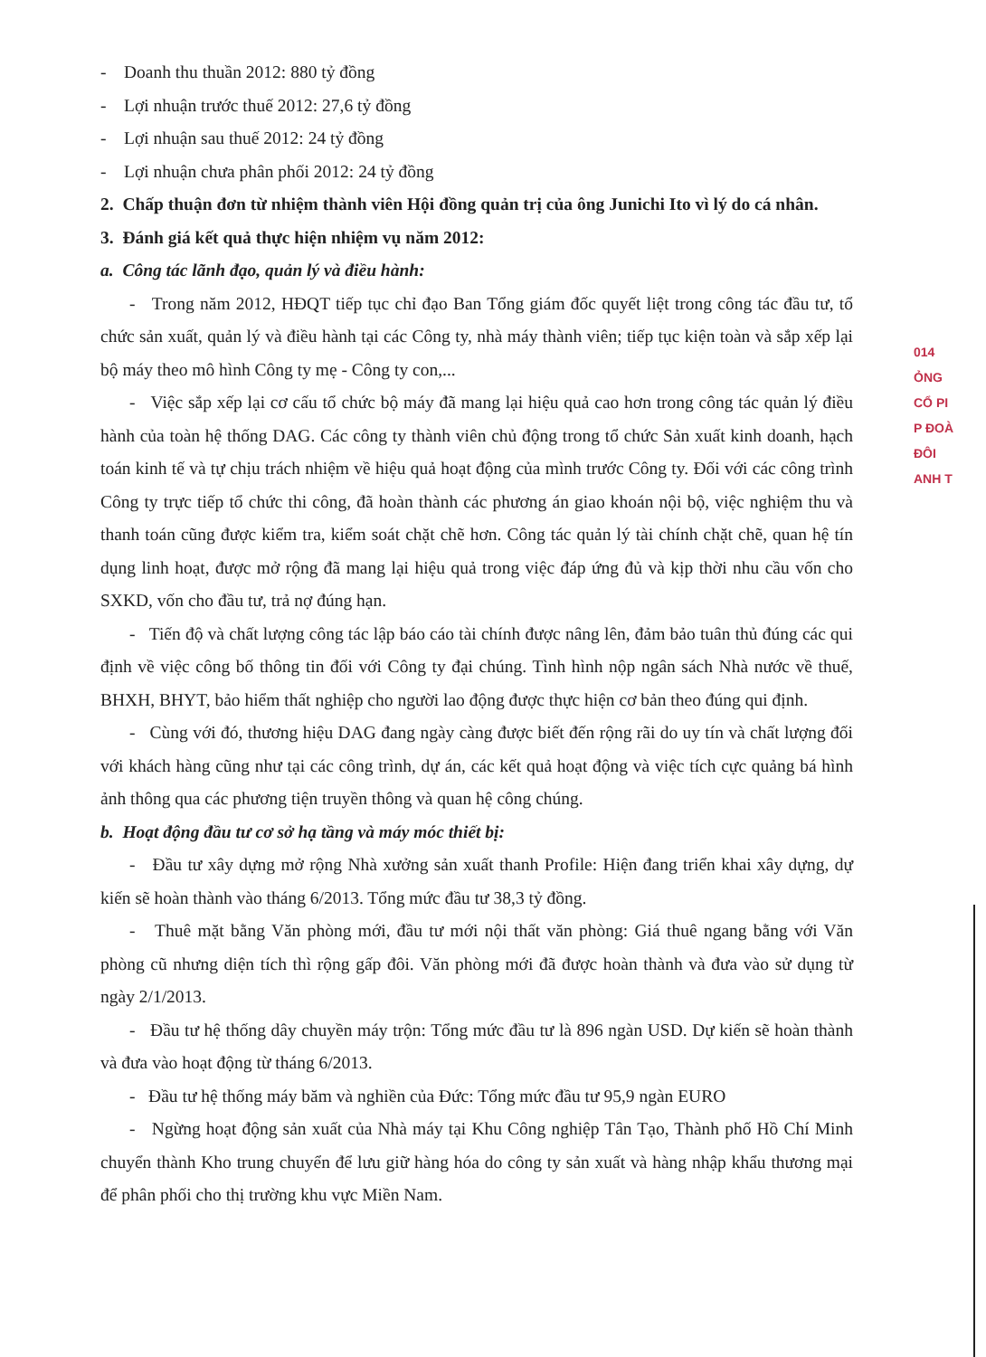- Doanh thu thuần 2012: 880 tỷ đồng
- Lợi nhuận trước thuế 2012: 27,6 tỷ đồng
- Lợi nhuận sau thuế 2012: 24 tỷ đồng
- Lợi nhuận chưa phân phối 2012: 24 tỷ đồng
2. Chấp thuận đơn từ nhiệm thành viên Hội đồng quản trị của ông Junichi Ito vì lý do cá nhân.
3. Đánh giá kết quả thực hiện nhiệm vụ năm 2012:
a. Công tác lãnh đạo, quản lý và điều hành:
- Trong năm 2012, HĐQT tiếp tục chỉ đạo Ban Tổng giám đốc quyết liệt trong công tác đầu tư, tổ chức sản xuất, quản lý và điều hành tại các Công ty, nhà máy thành viên; tiếp tục kiện toàn và sắp xếp lại bộ máy theo mô hình Công ty mẹ - Công ty con,...
- Việc sắp xếp lại cơ cấu tổ chức bộ máy đã mang lại hiệu quả cao hơn trong công tác quản lý điều hành của toàn hệ thống DAG. Các công ty thành viên chủ động trong tổ chức Sản xuất kinh doanh, hạch toán kinh tế và tự chịu trách nhiệm về hiệu quả hoạt động của mình trước Công ty. Đối với các công trình Công ty trực tiếp tổ chức thi công, đã hoàn thành các phương án giao khoán nội bộ, việc nghiệm thu và thanh toán cũng được kiểm tra, kiểm soát chặt chẽ hơn. Công tác quản lý tài chính chặt chẽ, quan hệ tín dụng linh hoạt, được mở rộng đã mang lại hiệu quả trong việc đáp ứng đủ và kịp thời nhu cầu vốn cho SXKD, vốn cho đầu tư, trả nợ đúng hạn.
- Tiến độ và chất lượng công tác lập báo cáo tài chính được nâng lên, đảm bảo tuân thủ đúng các qui định về việc công bố thông tin đối với Công ty đại chúng. Tình hình nộp ngân sách Nhà nước về thuế, BHXH, BHYT, bảo hiểm thất nghiệp cho người lao động được thực hiện cơ bản theo đúng qui định.
- Cùng với đó, thương hiệu DAG đang ngày càng được biết đến rộng rãi do uy tín và chất lượng đối với khách hàng cũng như tại các công trình, dự án, các kết quả hoạt động và việc tích cực quảng bá hình ảnh thông qua các phương tiện truyền thông và quan hệ công chúng.
b. Hoạt động đầu tư cơ sở hạ tầng và máy móc thiết bị:
- Đầu tư xây dựng mở rộng Nhà xưởng sản xuất thanh Profile: Hiện đang triển khai xây dựng, dự kiến sẽ hoàn thành vào tháng 6/2013. Tổng mức đầu tư 38,3 tỷ đồng.
- Thuê mặt bằng Văn phòng mới, đầu tư mới nội thất văn phòng: Giá thuê ngang bằng với Văn phòng cũ nhưng diện tích thì rộng gấp đôi. Văn phòng mới đã được hoàn thành và đưa vào sử dụng từ ngày 2/1/2013.
- Đầu tư hệ thống dây chuyền máy trộn: Tổng mức đầu tư là 896 ngàn USD. Dự kiến sẽ hoàn thành và đưa vào hoạt động từ tháng 6/2013.
- Đầu tư hệ thống máy băm và nghiền của Đức: Tổng mức đầu tư 95,9 ngàn EURO
- Ngừng hoạt động sản xuất của Nhà máy tại Khu Công nghiệp Tân Tạo, Thành phố Hồ Chí Minh chuyển thành Kho trung chuyển để lưu giữ hàng hóa do công ty sản xuất và hàng nhập khẩu thương mại để phân phối cho thị trường khu vực Miền Nam.
014
ỎNG
CỔ PI
P ĐOÀ
ĐÔI
ANH T